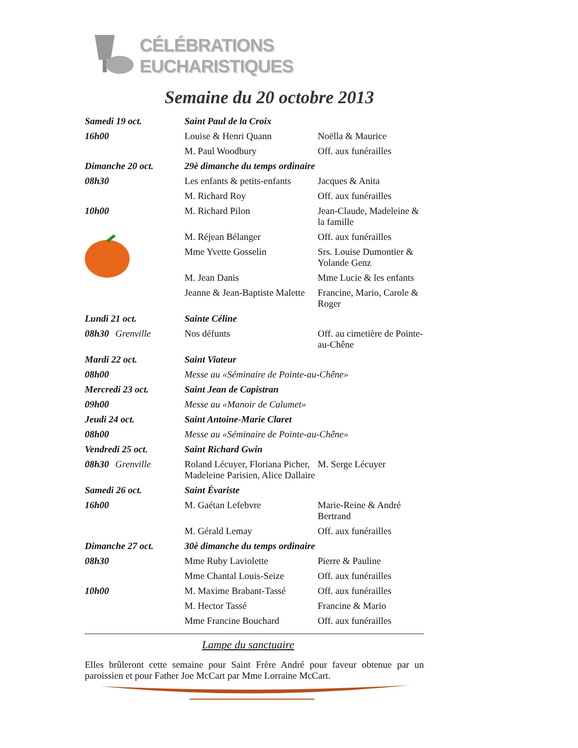CÉLÉBRATIONS EUCHARISTIQUES
Semaine du 20 octobre 2013
| Samedi 19 oct. | Saint Paul de la Croix | |
| 16h00 | Louise & Henri Quann | Noëlla & Maurice |
| | M. Paul Woodbury | Off. aux funérailles |
| Dimanche 20 oct. | 29è dimanche du temps ordinaire | |
| 08h30 | Les enfants & petits-enfants | Jacques & Anita |
| | M. Richard Roy | Off. aux funérailles |
| 10h00 | M. Richard Pilon | Jean-Claude, Madeleine & la famille |
| | M. Réjean Bélanger | Off. aux funérailles |
| | Mme Yvette Gosselin | Srs. Louise Dumontier & Yolande Genz |
| | M. Jean Danis | Mme Lucie & les enfants |
| | Jeanne & Jean-Baptiste Malette | Francine, Mario, Carole & Roger |
| Lundi 21 oct. | Sainte Céline | |
| 08h30 Grenville | Nos défunts | Off. au cimetière de Pointe-au-Chêne |
| Mardi 22 oct. | Saint Viateur | |
| 08h00 | Messe au «Séminaire de Pointe-au-Chêne» | |
| Mercredi 23 oct. | Saint Jean de Capistran | |
| 09h00 | Messe au «Manoir de Calumet» | |
| Jeudi 24 oct. | Saint Antoine-Marie Claret | |
| 08h00 | Messe au «Séminaire de Pointe-au-Chêne» | |
| Vendredi 25 oct. | Saint Richard Gwin | |
| 08h30 Grenville | Roland Lécuyer, Floriana Picher, Madeleine Parisien, Alice Dallaire | M. Serge Lécuyer |
| Samedi 26 oct. | Saint Évariste | |
| 16h00 | M. Gaétan Lefebvre | Marie-Reine & André Bertrand |
| | M. Gérald Lemay | Off. aux funérailles |
| Dimanche 27 oct. | 30è dimanche du temps ordinaire | |
| 08h30 | Mme Ruby Laviolette | Pierre & Pauline |
| | Mme Chantal Louis-Seize | Off. aux funérailles |
| 10h00 | M. Maxime Brabant-Tassé | Off. aux funérailles |
| | M. Hector Tassé | Francine & Mario |
| | Mme Francine Bouchard | Off. aux funérailles |
Lampe du sanctuaire
Elles brûleront cette semaine pour Saint Frère André pour faveur obtenue par un paroissien et pour Father Joe McCart par Mme Lorraine McCart.